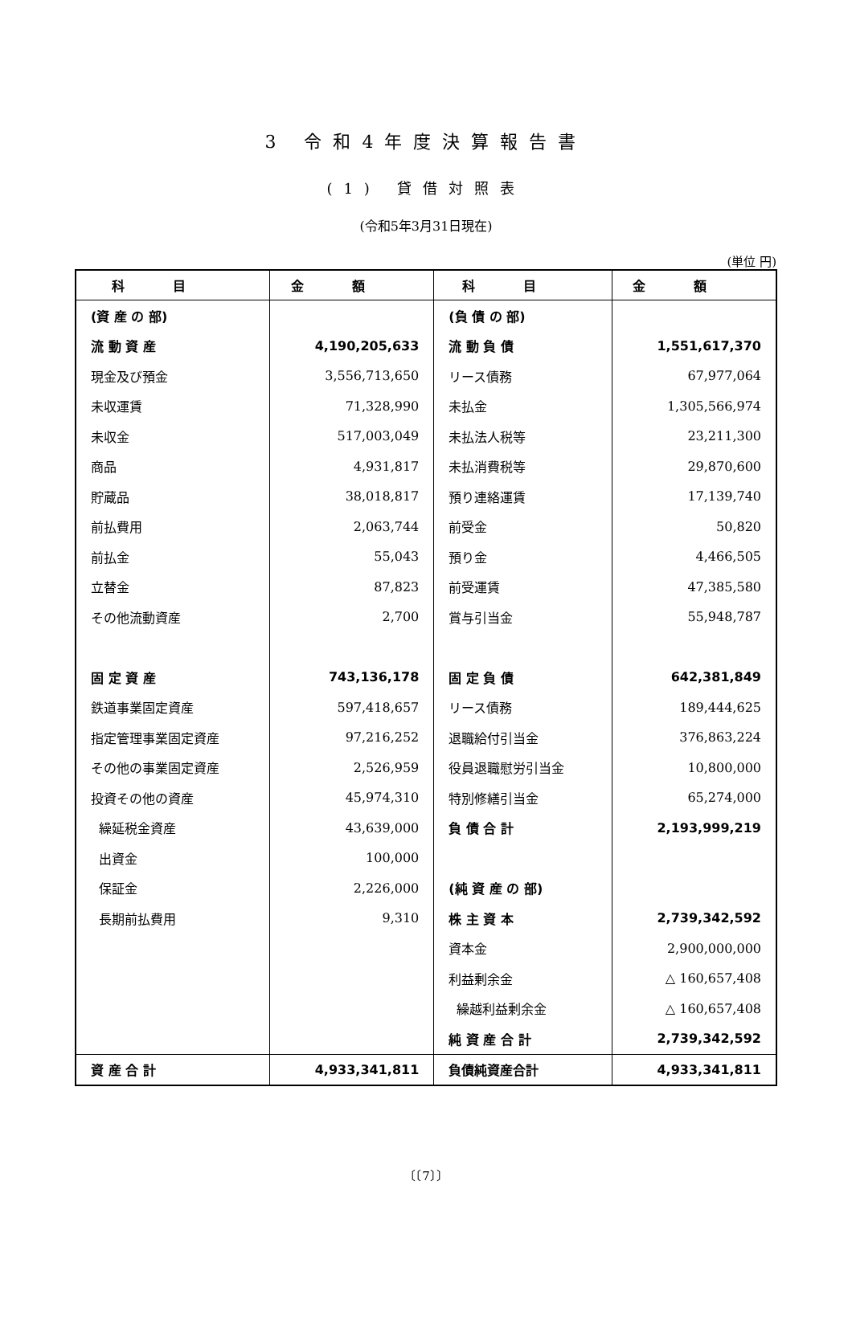3 令和4年度決算報告書
(1) 貸借対照表
(令和5年3月31日現在)
(単位 円)
| 科目 | 金額 | 科目 | 金額 |
| --- | --- | --- | --- |
| (資 産 の 部) | | (負 債 の 部) | |
| 流 動 資 産 | 4,190,205,633 | 流 動 負 債 | 1,551,617,370 |
| 現金及び預金 | 3,556,713,650 | リース債務 | 67,977,064 |
| 未収運賃 | 71,328,990 | 未払金 | 1,305,566,974 |
| 未収金 | 517,003,049 | 未払法人税等 | 23,211,300 |
| 商品 | 4,931,817 | 未払消費税等 | 29,870,600 |
| 貯蔵品 | 38,018,817 | 預り連絡運賃 | 17,139,740 |
| 前払費用 | 2,063,744 | 前受金 | 50,820 |
| 前払金 | 55,043 | 預り金 | 4,466,505 |
| 立替金 | 87,823 | 前受運賃 | 47,385,580 |
| その他流動資産 | 2,700 | 賞与引当金 | 55,948,787 |
| 固 定 資 産 | 743,136,178 | 固 定 負 債 | 642,381,849 |
| 鉄道事業固定資産 | 597,418,657 | リース債務 | 189,444,625 |
| 指定管理事業固定資産 | 97,216,252 | 退職給付引当金 | 376,863,224 |
| その他の事業固定資産 | 2,526,959 | 役員退職慰労引当金 | 10,800,000 |
| 投資その他の資産 | 45,974,310 | 特別修繕引当金 | 65,274,000 |
| 繰延税金資産 | 43,639,000 | 負 債 合 計 | 2,193,999,219 |
| 出資金 | 100,000 | | |
| 保証金 | 2,226,000 | (純 資 産 の 部) | |
| 長期前払費用 | 9,310 | 株 主 資 本 | 2,739,342,592 |
| | | 資本金 | 2,900,000,000 |
| | | 利益剰余金 | △ 160,657,408 |
| | | 繰越利益剰余金 | △ 160,657,408 |
| | | 純 資 産 合 計 | 2,739,342,592 |
| 資 産 合 計 | 4,933,341,811 | 負債純資産合計 | 4,933,341,811 |
〔〔7〕〕